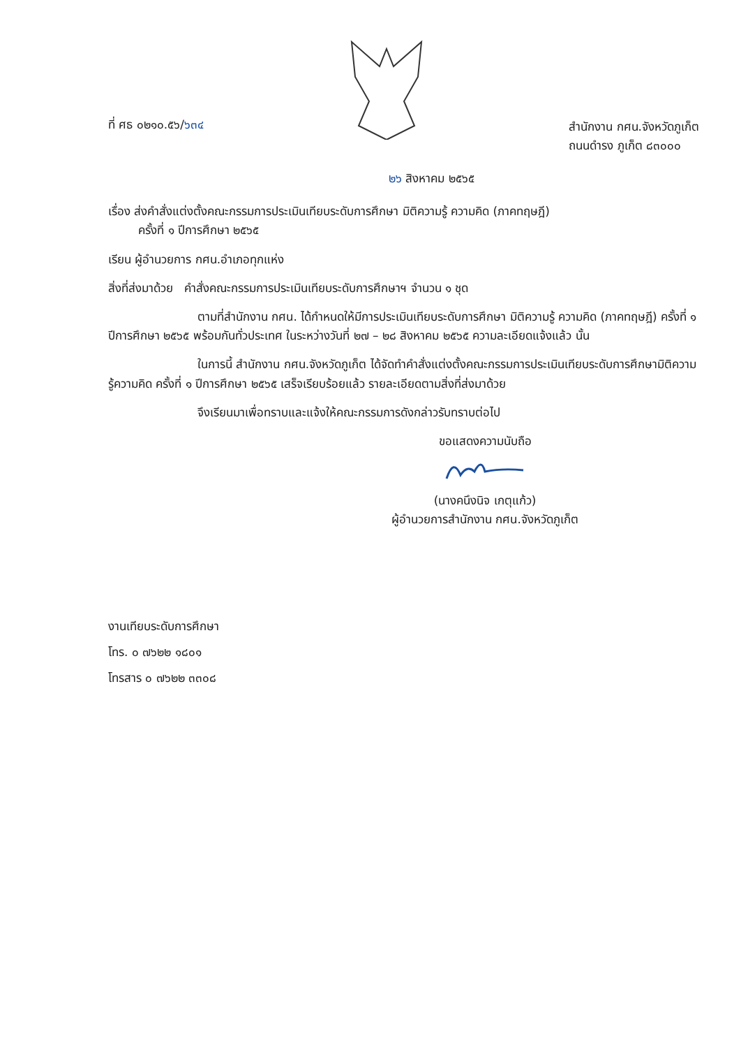ที่ ศธ ๐๒๑๐.๕๖/๖๓๔
สำนักงาน กศน.จังหวัดภูเก็ต
ถนนดำรง ภูเก็ต ๘๓๐๐๐
๒๖ สิงหาคม ๒๕๖๕
เรื่อง ส่งคำสั่งแต่งตั้งคณะกรรมการประเมินเทียบระดับการศึกษา มิติความรู้ ความคิด (ภาคทฤษฎี)
ครั้งที่ ๑ ปีการศึกษา ๒๕๖๕
เรียน ผู้อำนวยการ กศน.อำเภอทุกแห่ง
สิ่งที่ส่งมาด้วย คำสั่งคณะกรรมการประเมินเทียบระดับการศึกษาฯ จำนวน ๑ ชุด
ตามที่สำนักงาน กศน. ได้กำหนดให้มีการประเมินเทียบระดับการศึกษา มิติความรู้ ความคิด (ภาคทฤษฎี) ครั้งที่ ๑ ปีการศึกษา ๒๕๖๕ พร้อมกันทั่วประเทศ ในระหว่างวันที่ ๒๗ – ๒๘ สิงหาคม ๒๕๖๕ ความละเอียดแจ้งแล้ว นั้น
ในการนี้ สำนักงาน กศน.จังหวัดภูเก็ต ได้จัดทำคำสั่งแต่งตั้งคณะกรรมการประเมินเทียบระดับการศึกษามิติความรู้ความคิด ครั้งที่ ๑ ปีการศึกษา ๒๕๖๕ เสร็จเรียบร้อยแล้ว รายละเอียดตามสิ่งที่ส่งมาด้วย
จึงเรียนมาเพื่อทราบและแจ้งให้คณะกรรมการดังกล่าวรับทราบต่อไป
ขอแสดงความนับถือ
(นางคนึงนิจ เกตุแก้ว)
ผู้อำนวยการสำนักงาน กศน.จังหวัดภูเก็ต
งานเทียบระดับการศึกษา
โทร. ๐ ๗๖๒๒ ๑๘๐๑
โทรสาร ๐ ๗๖๒๒ ๓๓๐๘